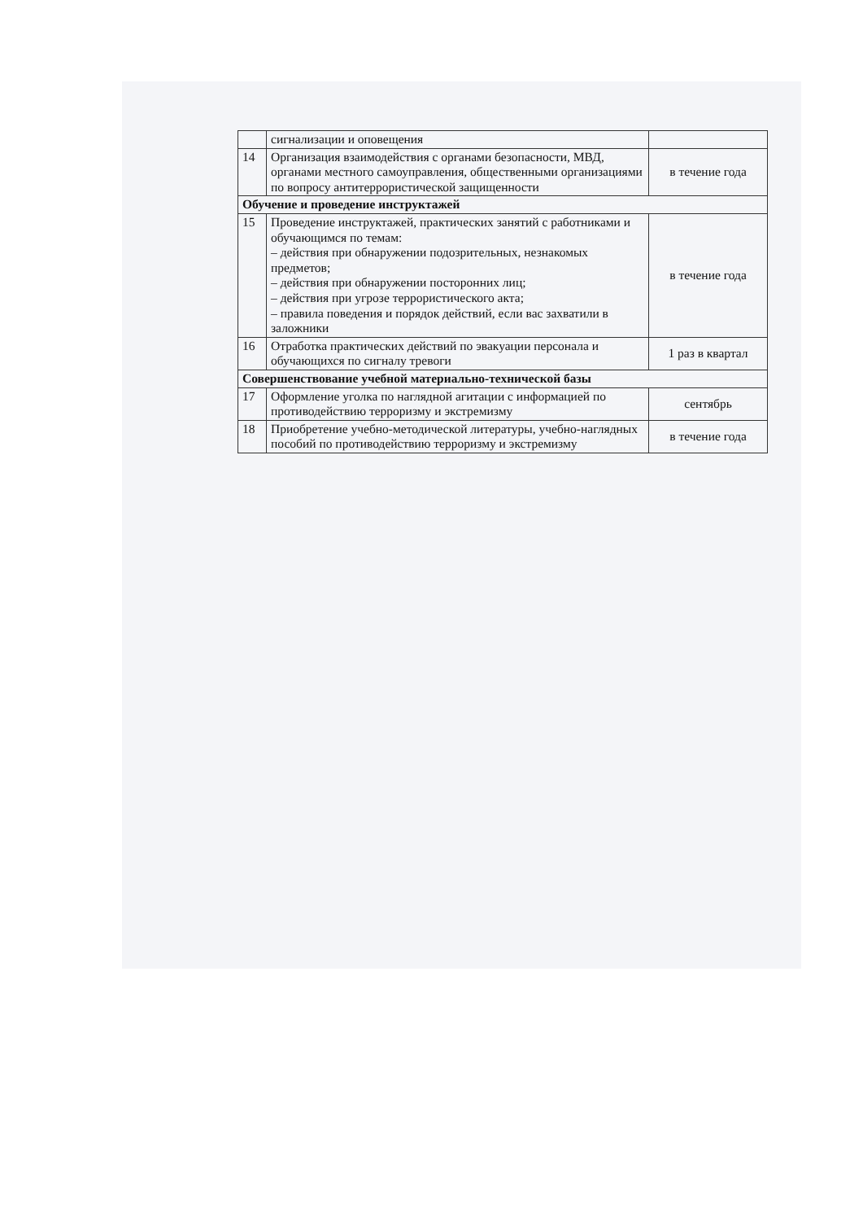| | сигнализации и оповещения | |
| 14 | Организация взаимодействия с органами безопасности, МВД, органами местного самоуправления, общественными организациями по вопросу антитеррористической защищенности | в течение года |
| Обучение и проведение инструктажей | | |
| 15 | Проведение инструктажей, практических занятий с работниками и обучающимся по темам: – действия при обнаружении подозрительных, незнакомых предметов; – действия при обнаружении посторонних лиц; – действия при угрозе террористического акта; – правила поведения и порядок действий, если вас захватили в заложники | в течение года |
| 16 | Отработка практических действий по эвакуации персонала и обучающихся по сигналу тревоги | 1 раз в квартал |
| Совершенствование учебной материально-технической базы | | |
| 17 | Оформление уголка по наглядной агитации с информацией по противодействию терроризму и экстремизму | сентябрь |
| 18 | Приобретение учебно-методической литературы, учебно-наглядных пособий по противодействию терроризму и экстремизму | в течение года |